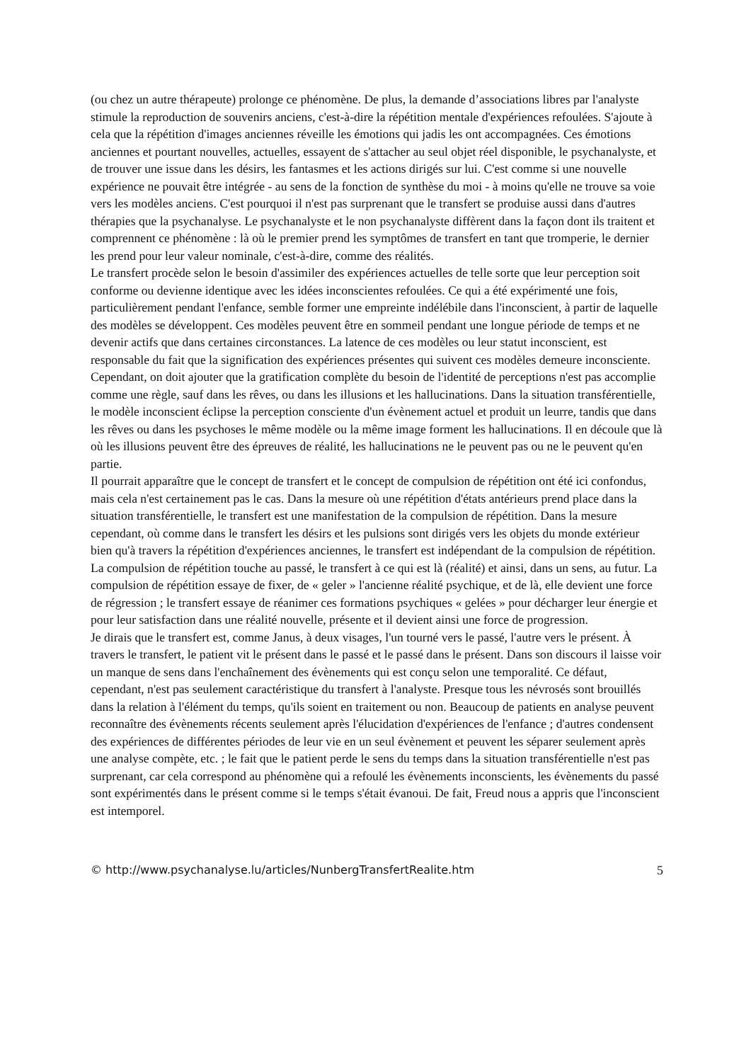(ou chez un autre thérapeute) prolonge ce phénomène. De plus, la demande d’associations libres par l'analyste stimule la reproduction de souvenirs anciens, c'est-à-dire la répétition mentale d'expériences refoulées. S'ajoute à cela que la répétition d'images anciennes réveille les émotions qui jadis les ont accompagnées. Ces émotions anciennes et pourtant nouvelles, actuelles, essayent de s'attacher au seul objet réel disponible, le psychanalyste, et de trouver une issue dans les désirs, les fantasmes et les actions dirigés sur lui. C'est comme si une nouvelle expérience ne pouvait être intégrée - au sens de la fonction de synthèse du moi - à moins qu'elle ne trouve sa voie vers les modèles anciens. C'est pourquoi il n'est pas surprenant que le transfert se produise aussi dans d'autres thérapies que la psychanalyse. Le psychanalyste et le non psychanalyste diffèrent dans la façon dont ils traitent et comprennent ce phénomène : là où le premier prend les symptômes de transfert en tant que tromperie, le dernier les prend pour leur valeur nominale, c'est-à-dire, comme des réalités.
Le transfert procède selon le besoin d'assimiler des expériences actuelles de telle sorte que leur perception soit conforme ou devienne identique avec les idées inconscientes refoulées. Ce qui a été expérimenté une fois, particulièrement pendant l'enfance, semble former une empreinte indélébile dans l'inconscient, à partir de laquelle des modèles se développent. Ces modèles peuvent être en sommeil pendant une longue période de temps et ne devenir actifs que dans certaines circonstances. La latence de ces modèles ou leur statut inconscient, est responsable du fait que la signification des expériences présentes qui suivent ces modèles demeure inconsciente. Cependant, on doit ajouter que la gratification complète du besoin de l'identité de perceptions n'est pas accomplie comme une règle, sauf dans les rêves, ou dans les illusions et les hallucinations. Dans la situation transférentielle, le modèle inconscient éclipse la perception consciente d'un évènement actuel et produit un leurre, tandis que dans les rêves ou dans les psychoses le même modèle ou la même image forment les hallucinations. Il en découle que là où les illusions peuvent être des épreuves de réalité, les hallucinations ne le peuvent pas ou ne le peuvent qu'en partie.
Il pourrait apparaître que le concept de transfert et le concept de compulsion de répétition ont été ici confondus, mais cela n'est certainement pas le cas. Dans la mesure où une répétition d'états antérieurs prend place dans la situation transférentielle, le transfert est une manifestation de la compulsion de répétition. Dans la mesure cependant, où comme dans le transfert les désirs et les pulsions sont dirigés vers les objets du monde extérieur bien qu'à travers la répétition d'expériences anciennes, le transfert est indépendant de la compulsion de répétition. La compulsion de répétition touche au passé, le transfert à ce qui est là (réalité) et ainsi, dans un sens, au futur. La compulsion de répétition essaye de fixer, de « geler » l'ancienne réalité psychique, et de là, elle devient une force de régression ; le transfert essaye de réanimer ces formations psychiques « gelées » pour décharger leur énergie et pour leur satisfaction dans une réalité nouvelle, présente et il devient ainsi une force de progression.
Je dirais que le transfert est, comme Janus, à deux visages, l'un tourné vers le passé, l'autre vers le présent. À travers le transfert, le patient vit le présent dans le passé et le passé dans le présent. Dans son discours il laisse voir un manque de sens dans l'enchaînement des évènements qui est conçu selon une temporalité. Ce défaut, cependant, n'est pas seulement caractéristique du transfert à l'analyste. Presque tous les névrosés sont brouillés dans la relation à l'élément du temps, qu'ils soient en traitement ou non. Beaucoup de patients en analyse peuvent reconnaître des évènements récents seulement après l'élucidation d'expériences de l'enfance ; d'autres condensent des expériences de différentes périodes de leur vie en un seul évènement et peuvent les séparer seulement après une analyse compète, etc. ; le fait que le patient perde le sens du temps dans la situation transférentielle n'est pas surprenant, car cela correspond au phénomène qui a refoulé les évènements inconscients, les évènements du passé sont expérimentés dans le présent comme si le temps s'était évanoui. De fait, Freud nous a appris que l'inconscient est intemporel.
© http://www.psychanalyse.lu/articles/NunbergTransfertRealite.htm 5